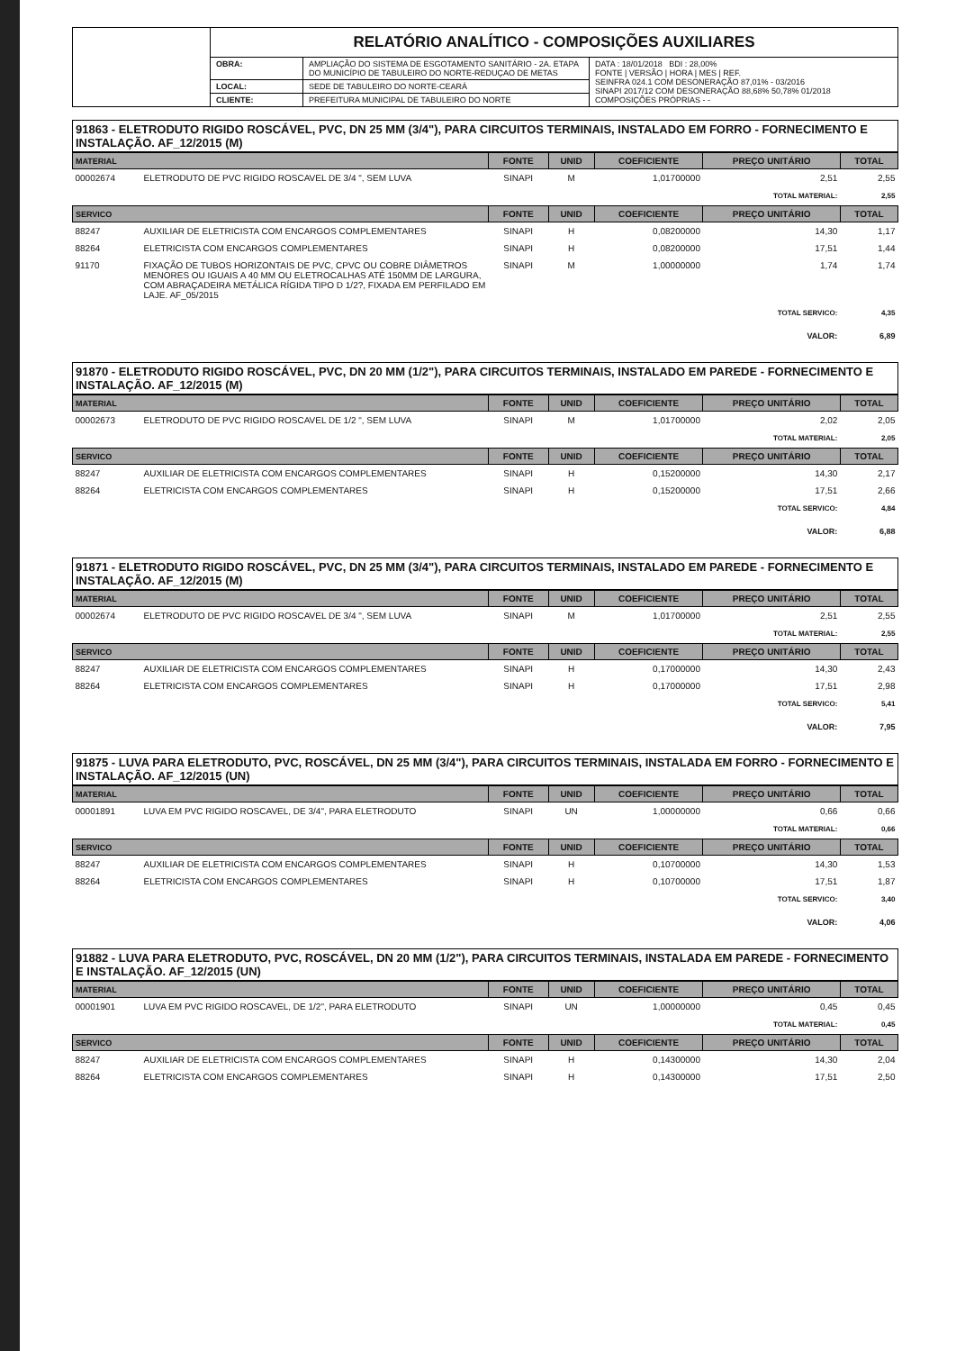| | RELATÓRIO ANALÍTICO - COMPOSIÇÕES AUXILIARES | | |
| | OBRA: | AMPLIAÇÃO DO SISTEMA DE ESGOTAMENTO SANITÁRIO - 2A. ETAPA DO MUNICÍPIO DE TABULEIRO DO NORTE-REDUÇAO DE METAS | DATA : 18/01/2018 BDI : 28,00% FONTE / VERSÃO / HORA / MES / REF. SEINFRA 024.1 COM DESONERAÇÃO 87,01% - 03/2016 SINAPI 2017/12 COM DESONERAÇÃO 88,68% 50,78% 01/2018 COMPOSIÇÕES PRÓPRIAS - - |
| | LOCAL: | SEDE DE TABULEIRO DO NORTE-CEARÁ | |
| | CLIENTE: | PREFEITURA MUNICIPAL DE TABULEIRO DO NORTE | |
91863 - ELETRODUTO RIGIDO ROSCÁVEL, PVC, DN 25 MM (3/4"), PARA CIRCUITOS TERMINAIS, INSTALADO EM FORRO - FORNECIMENTO E INSTALAÇÃO. AF_12/2015 (M)
| MATERIAL | | FONTE | UNID | COEFICIENTE | PREÇO UNITÁRIO | TOTAL |
| --- | --- | --- | --- | --- | --- | --- |
| 00002674 | ELETRODUTO DE PVC RIGIDO ROSCAVEL DE 3/4 ", SEM LUVA | SINAPI | M | 1,01700000 | 2,51 | 2,55 |
| TOTAL MATERIAL: | | | | | | 2,55 |
| SERVICO | | FONTE | UNID | COEFICIENTE | PREÇO UNITÁRIO | TOTAL |
| 88247 | AUXILIAR DE ELETRICISTA COM ENCARGOS COMPLEMENTARES | SINAPI | H | 0,08200000 | 14,30 | 1,17 |
| 88264 | ELETRICISTA COM ENCARGOS COMPLEMENTARES | SINAPI | H | 0,08200000 | 17,51 | 1,44 |
| 91170 | FIXAÇÃO DE TUBOS HORIZONTAIS DE PVC, CPVC OU COBRE DIÂMETROS MENORES OU IGUAIS A 40 MM OU ELETROCALHAS ATÉ 150MM DE LARGURA, COM ABRAÇADEIRA METÁLICA RÍGIDA TIPO D 1/2?, FIXADA EM PERFILADO EM LAJE. AF_05/2015 | SINAPI | M | 1,00000000 | 1,74 | 1,74 |
| TOTAL SERVICO: | | | | | | 4,35 |
| VALOR: | | | | | | 6,89 |
91870 - ELETRODUTO RIGIDO ROSCÁVEL, PVC, DN 20 MM (1/2"), PARA CIRCUITOS TERMINAIS, INSTALADO EM PAREDE - FORNECIMENTO E INSTALAÇÃO. AF_12/2015 (M)
| MATERIAL | | FONTE | UNID | COEFICIENTE | PREÇO UNITÁRIO | TOTAL |
| --- | --- | --- | --- | --- | --- | --- |
| 00002673 | ELETRODUTO DE PVC RIGIDO ROSCAVEL DE 1/2 ", SEM LUVA | SINAPI | M | 1,01700000 | 2,02 | 2,05 |
| TOTAL MATERIAL: | | | | | | 2,05 |
| SERVICO | | FONTE | UNID | COEFICIENTE | PREÇO UNITÁRIO | TOTAL |
| 88247 | AUXILIAR DE ELETRICISTA COM ENCARGOS COMPLEMENTARES | SINAPI | H | 0,15200000 | 14,30 | 2,17 |
| 88264 | ELETRICISTA COM ENCARGOS COMPLEMENTARES | SINAPI | H | 0,15200000 | 17,51 | 2,66 |
| TOTAL SERVICO: | | | | | | 4,84 |
| VALOR: | | | | | | 6,88 |
91871 - ELETRODUTO RIGIDO ROSCÁVEL, PVC, DN 25 MM (3/4"), PARA CIRCUITOS TERMINAIS, INSTALADO EM PAREDE - FORNECIMENTO E INSTALAÇÃO. AF_12/2015 (M)
| MATERIAL | | FONTE | UNID | COEFICIENTE | PREÇO UNITÁRIO | TOTAL |
| --- | --- | --- | --- | --- | --- | --- |
| 00002674 | ELETRODUTO DE PVC RIGIDO ROSCAVEL DE 3/4 ", SEM LUVA | SINAPI | M | 1,01700000 | 2,51 | 2,55 |
| TOTAL MATERIAL: | | | | | | 2,55 |
| SERVICO | | FONTE | UNID | COEFICIENTE | PREÇO UNITÁRIO | TOTAL |
| 88247 | AUXILIAR DE ELETRICISTA COM ENCARGOS COMPLEMENTARES | SINAPI | H | 0,17000000 | 14,30 | 2,43 |
| 88264 | ELETRICISTA COM ENCARGOS COMPLEMENTARES | SINAPI | H | 0,17000000 | 17,51 | 2,98 |
| TOTAL SERVICO: | | | | | | 5,41 |
| VALOR: | | | | | | 7,95 |
91875 - LUVA PARA ELETRODUTO, PVC, ROSCÁVEL, DN 25 MM (3/4"), PARA CIRCUITOS TERMINAIS, INSTALADA EM FORRO - FORNECIMENTO E INSTALAÇÃO. AF_12/2015 (UN)
| MATERIAL | | FONTE | UNID | COEFICIENTE | PREÇO UNITÁRIO | TOTAL |
| --- | --- | --- | --- | --- | --- | --- |
| 00001891 | LUVA EM PVC RIGIDO ROSCAVEL, DE 3/4", PARA ELETRODUTO | SINAPI | UN | 1,00000000 | 0,66 | 0,66 |
| TOTAL MATERIAL: | | | | | | 0,66 |
| SERVICO | | FONTE | UNID | COEFICIENTE | PREÇO UNITÁRIO | TOTAL |
| 88247 | AUXILIAR DE ELETRICISTA COM ENCARGOS COMPLEMENTARES | SINAPI | H | 0,10700000 | 14,30 | 1,53 |
| 88264 | ELETRICISTA COM ENCARGOS COMPLEMENTARES | SINAPI | H | 0,10700000 | 17,51 | 1,87 |
| TOTAL SERVICO: | | | | | | 3,40 |
| VALOR: | | | | | | 4,06 |
91882 - LUVA PARA ELETRODUTO, PVC, ROSCÁVEL, DN 20 MM (1/2"), PARA CIRCUITOS TERMINAIS, INSTALADA EM PAREDE - FORNECIMENTO E INSTALAÇÃO. AF_12/2015 (UN)
| MATERIAL | | FONTE | UNID | COEFICIENTE | PREÇO UNITÁRIO | TOTAL |
| --- | --- | --- | --- | --- | --- | --- |
| 00001901 | LUVA EM PVC RIGIDO ROSCAVEL, DE 1/2", PARA ELETRODUTO | SINAPI | UN | 1,00000000 | 0,45 | 0,45 |
| TOTAL MATERIAL: | | | | | | 0,45 |
| SERVICO | | FONTE | UNID | COEFICIENTE | PREÇO UNITÁRIO | TOTAL |
| 88247 | AUXILIAR DE ELETRICISTA COM ENCARGOS COMPLEMENTARES | SINAPI | H | 0,14300000 | 14,30 | 2,04 |
| 88264 | ELETRICISTA COM ENCARGOS COMPLEMENTARES | SINAPI | H | 0,14300000 | 17,51 | 2,50 |